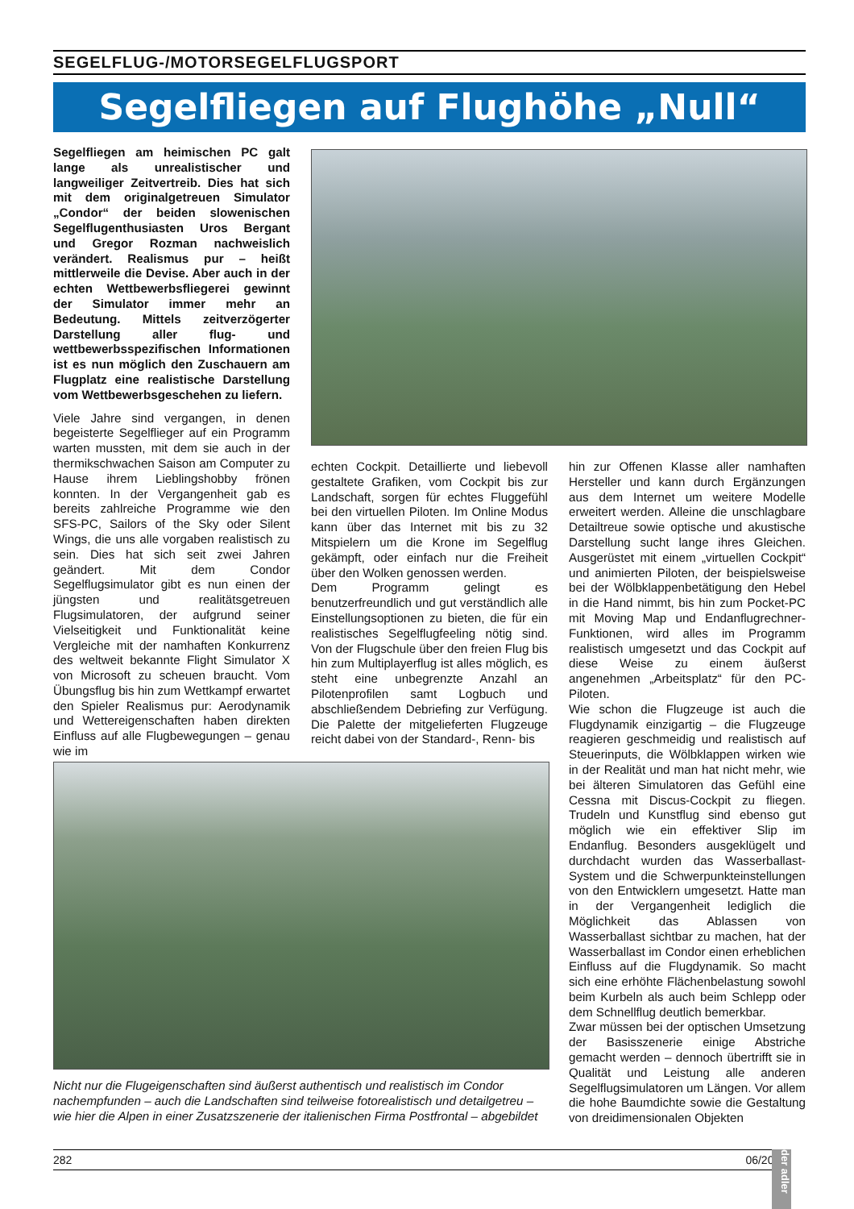SEGELFLUG-/MOTORSEGELFLUGSPORT
Segelfliegen auf Flughöhe „Null“
Segelfliegen am heimischen PC galt lange als unrealistischer und langweiliger Zeitvertreib. Dies hat sich mit dem originalgetreuen Simulator „Condor“ der beiden slowenischen Segelflugenthusiasten Uros Bergant und Gregor Rozman nachweislich verändert. Realismus pur – heißt mittlerweile die Devise. Aber auch in der echten Wettbewerbsfliegerei gewinnt der Simulator immer mehr an Bedeutung. Mittels zeitverzögerter Darstellung aller flug- und wettbewerbsspezifischen Informationen ist es nun möglich den Zuschauern am Flugplatz eine realistische Darstellung vom Wettbewerbsgeschehen zu liefern.
Viele Jahre sind vergangen, in denen begeisterte Segelflieger auf ein Programm warten mussten, mit dem sie auch in der thermikschwachen Saison am Computer zu Hause ihrem Lieblingshobby frönen konnten. In der Vergangenheit gab es bereits zahlreiche Programme wie den SFS-PC, Sailors of the Sky oder Silent Wings, die uns alle vorgaben realistisch zu sein. Dies hat sich seit zwei Jahren geändert. Mit dem Condor Segelflugsimulator gibt es nun einen der jüngsten und realitätsgetreuen Flugsimulatoren, der aufgrund seiner Vielseitigkeit und Funktionalität keine Vergleiche mit der namhaften Konkurrenz des weltweit bekannte Flight Simulator X von Microsoft zu scheuen braucht. Vom Übungsflug bis hin zum Wettkampf erwartet den Spieler Realismus pur: Aerodynamik und Wettereigenschaften haben direkten Einfluss auf alle Flugbewegungen – genau wie im
echten Cockpit. Detaillierte und liebevoll gestaltete Grafiken, vom Cockpit bis zur Landschaft, sorgen für echtes Fluggefühl bei den virtuellen Piloten. Im Online Modus kann über das Internet mit bis zu 32 Mitspielern um die Krone im Segelflug gekämpft, oder einfach nur die Freiheit über den Wolken genossen werden.
Dem Programm gelingt es benutzerfreundlich und gut verständlich alle Einstellungsoptionen zu bieten, die für ein realistisches Segelflugfeeling nötig sind. Von der Flugschule über den freien Flug bis hin zum Multiplayerflug ist alles möglich, es steht eine unbegrenzte Anzahl an Pilotenprofilen samt Logbuch und abschließendem Debriefing zur Verfügung. Die Palette der mitgelieferten Flugzeuge reicht dabei von der Standard-, Renn- bis
hin zur Offenen Klasse aller namhaften Hersteller und kann durch Ergänzungen aus dem Internet um weitere Modelle erweitert werden. Alleine die unschlagbare Detailtreue sowie optische und akustische Darstellung sucht lange ihres Gleichen. Ausgerüstet mit einem „virtuellen Cockpit“ und animierten Piloten, der beispielsweise bei der Wölbklappenbetätigung den Hebel in die Hand nimmt, bis hin zum Pocket-PC mit Moving Map und Endanflugrechner-Funktionen, wird alles im Programm realistisch umgesetzt und das Cockpit auf diese Weise zu einem äußerst angenehmen „Arbeitsplatz“ für den PC-Piloten.
Wie schon die Flugzeuge ist auch die Flugdynamik einzigartig – die Flugzeuge reagieren geschmeidig und realistisch auf Steuerinputs, die Wölbklappen wirken wie in der Realität und man hat nicht mehr, wie bei älteren Simulatoren das Gefühl eine Cessna mit Discus-Cockpit zu fliegen. Trudeln und Kunstflug sind ebenso gut möglich wie ein effektiver Slip im Endanflug. Besonders ausgeklügelt und durchdacht wurden das Wasserballast-System und die Schwerpunkteinstellungen von den Entwicklern umgesetzt. Hatte man in der Vergangenheit lediglich die Möglichkeit das Ablassen von Wasserballast sichtbar zu machen, hat der Wasserballast im Condor einen erheblichen Einfluss auf die Flugdynamik. So macht sich eine erhöhte Flächenbelastung sowohl beim Kurbeln als auch beim Schlepp oder dem Schnellflug deutlich bemerkbar.
Zwar müssen bei der optischen Umsetzung der Basisszenerie einige Abstriche gemacht werden – dennoch übertrifft sie in Qualität und Leistung alle anderen Segelflugsimulatoren um Längen. Vor allem die hohe Baumdichte sowie die Gestaltung von dreidimensionalen Objekten
Nicht nur die Flugeigenschaften sind äußerst authentisch und realistisch im Condor nachempfunden – auch die Landschaften sind teilweise fotorealistisch und detailgetreu – wie hier die Alpen in einer Zusatzszenerie der italienischen Firma Postfrontal – abgebildet
282 06/2009
der adler